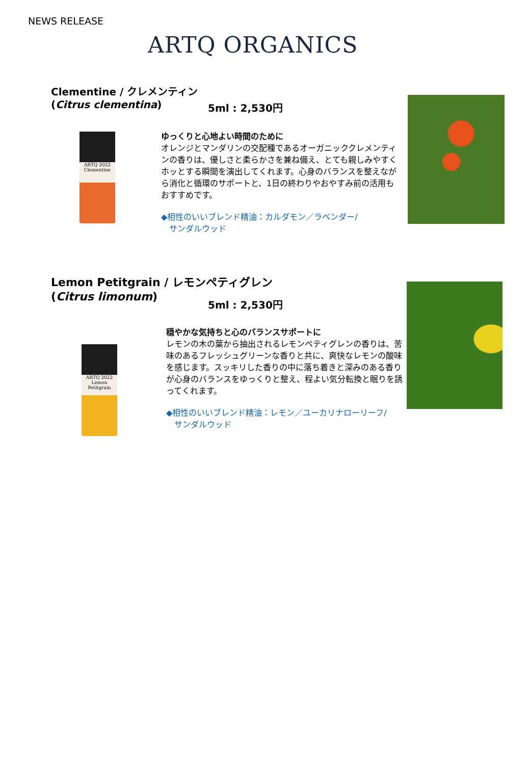NEWS RELEASE
ARTQ ORGANICS
Clementine / クレメンティン
(Citrus clementina)
5ml : 2,530円
ARTQ 2022
Clementine
ゆっくりと心地よい時間のために
オレンジとマンダリンの交配種であるオーガニッククレメンティンの香りは、優しさと柔らかさを兼ね備え、とても親しみやすくホッとする瞬間を演出してくれます。心身のバランスを整えながら消化と循環のサポートと、1日の終わりやおやすみ前の活用もおすすめです。
◆相性のいいブレンド精油：カルダモン／ラベンダー/
　サンダルウッド
Lemon Petitgrain / レモンペティグレン
(Citrus limonum)
5ml : 2,530円
ARTQ 2022
Lemon Petitgrain
穏やかな気持ちと心のバランスサポートに
レモンの木の葉から抽出されるレモンペティグレンの香りは、苦味のあるフレッシュグリーンな香りと共に、爽快なレモンの酸味を感じます。スッキリした香りの中に落ち着きと深みのある香りが心身のバランスをゆっくりと整え、程よい気分転換と眠りを誘ってくれます。
◆相性のいいブレンド精油：レモン／ユーカリナローリーフ/
　サンダルウッド